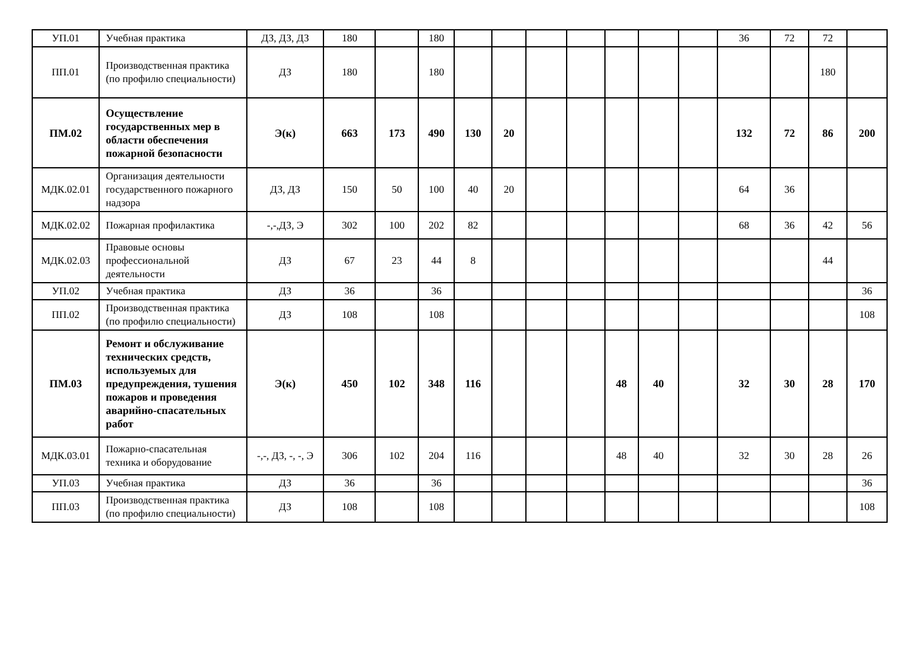| УП.01 | Учебная практика | ДЗ, ДЗ, ДЗ | 180 | | 180 | | | | | | | | 36 | 72 | 72 | |
| ПП.01 | Производственная практика (по профилю специальности) | ДЗ | 180 | | 180 | | | | | | | | | | 180 | |
| ПМ.02 | Осуществление государственных мер в области обеспечения пожарной безопасности | Э(к) | 663 | 173 | 490 | 130 | 20 | | | | | | 132 | 72 | 86 | 200 |
| МДК.02.01 | Организация деятельности государственного пожарного надзора | ДЗ, ДЗ | 150 | 50 | 100 | 40 | 20 | | | | | | 64 | 36 | | |
| МДК.02.02 | Пожарная профилактика | -,-,ДЗ, Э | 302 | 100 | 202 | 82 | | | | | | | 68 | 36 | 42 | 56 |
| МДК.02.03 | Правовые основы профессиональной деятельности | ДЗ | 67 | 23 | 44 | 8 | | | | | | | | | 44 | |
| УП.02 | Учебная практика | ДЗ | 36 | | 36 | | | | | | | | | | | 36 |
| ПП.02 | Производственная практика (по профилю специальности) | ДЗ | 108 | | 108 | | | | | | | | | | | 108 |
| ПМ.03 | Ремонт и обслуживание технических средств, используемых для предупреждения, тушения пожаров и проведения аварийно-спасательных работ | Э(к) | 450 | 102 | 348 | 116 | | | | 48 | 40 | | 32 | 30 | 28 | 170 |
| МДК.03.01 | Пожарно-спасательная техника и оборудование | -,-, ДЗ, -, -, Э | 306 | 102 | 204 | 116 | | | | 48 | 40 | | 32 | 30 | 28 | 26 |
| УП.03 | Учебная практика | ДЗ | 36 | | 36 | | | | | | | | | | | 36 |
| ПП.03 | Производственная практика (по профилю специальности) | ДЗ | 108 | | 108 | | | | | | | | | | | 108 |